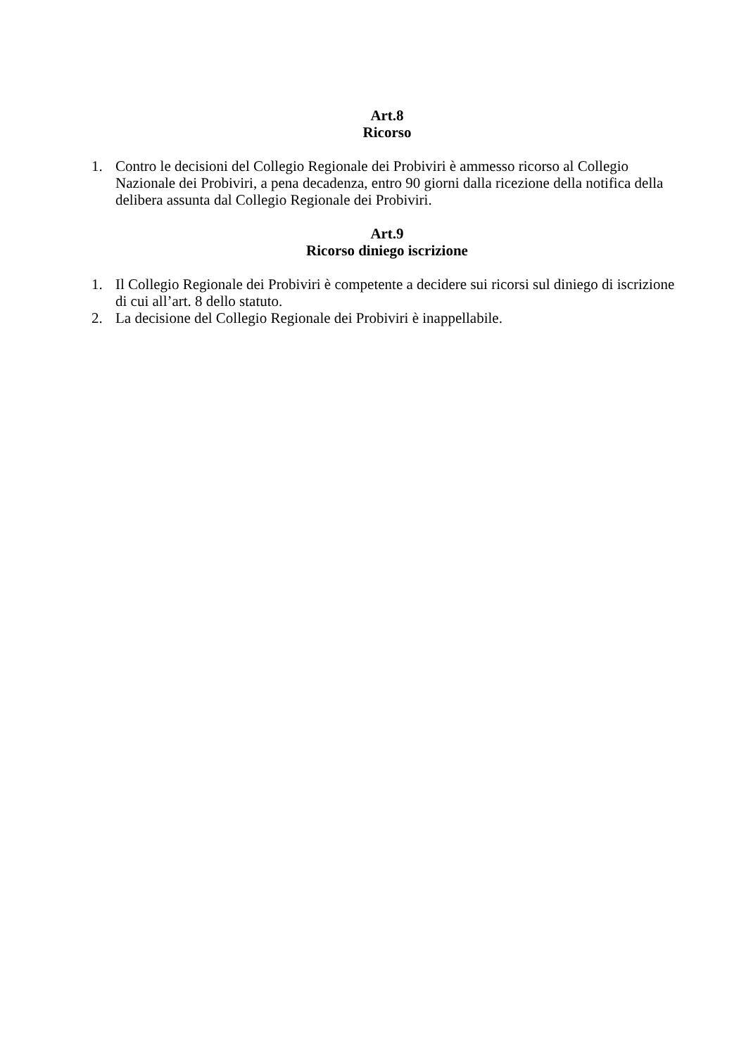Art.8
Ricorso
1. Contro le decisioni del Collegio Regionale dei Probiviri è ammesso ricorso al Collegio Nazionale dei Probiviri, a pena decadenza, entro 90 giorni dalla ricezione della notifica della delibera assunta dal Collegio Regionale dei Probiviri.
Art.9
Ricorso diniego iscrizione
1. Il Collegio Regionale dei Probiviri è competente a decidere sui ricorsi sul diniego di iscrizione di cui all’art. 8 dello statuto.
2. La decisione del Collegio Regionale dei Probiviri è inappellabile.